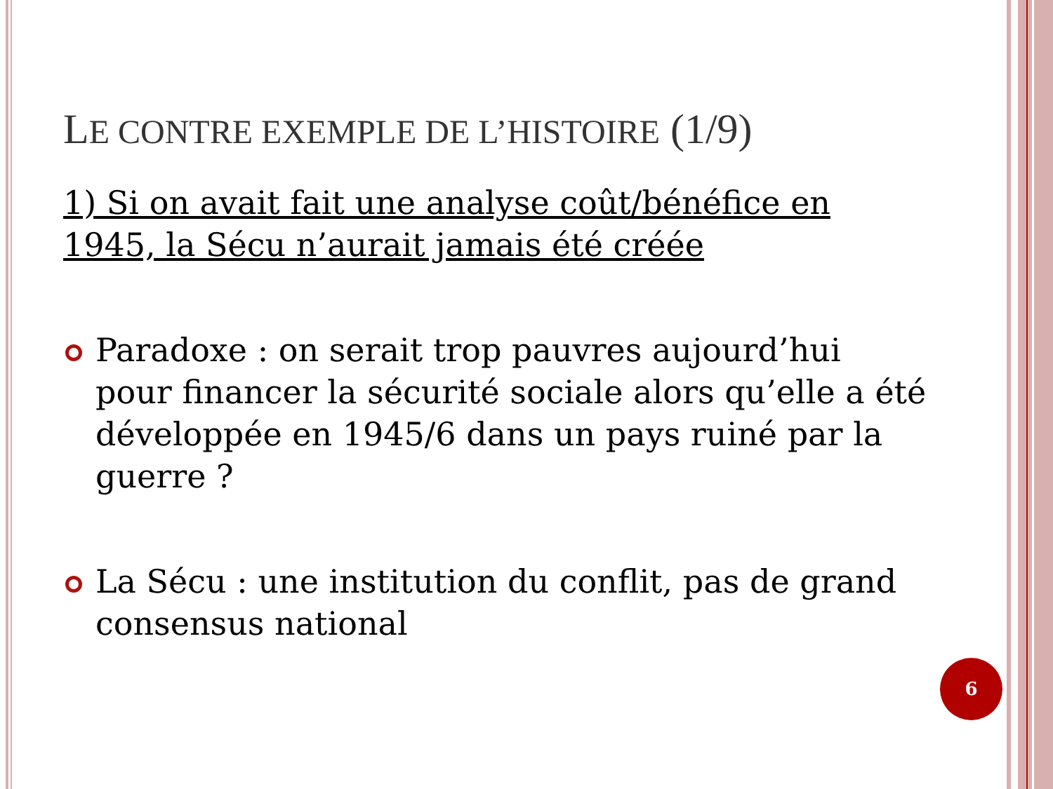LE CONTRE EXEMPLE DE L’HISTOIRE (1/9)
1) Si on avait fait une analyse coût/bénéfice en 1945, la Sécu n’aurait jamais été créée
Paradoxe : on serait trop pauvres aujourd’hui pour financer la sécurité sociale alors qu’elle a été développée en 1945/6 dans un pays ruiné par la guerre ?
La Sécu : une institution du conflit, pas de grand consensus national
6